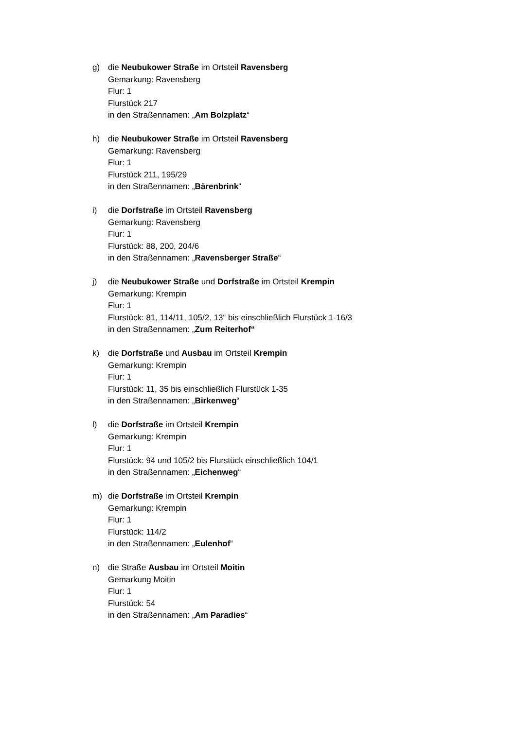g) die Neubukower Straße im Ortsteil Ravensberg
Gemarkung: Ravensberg
Flur: 1
Flurstück 217
in den Straßennamen: „Am Bolzplatz“
h) die Neubukower Straße im Ortsteil Ravensberg
Gemarkung: Ravensberg
Flur: 1
Flurstück 211, 195/29
in den Straßennamen: „Bärenbrink“
i) die Dorfstraße im Ortsteil Ravensberg
Gemarkung: Ravensberg
Flur: 1
Flurstück: 88, 200, 204/6
in den Straßennamen: „Ravensberger Straße“
j) die Neubukower Straße und Dorfstraße im Ortsteil Krempin
Gemarkung: Krempin
Flur: 1
Flurstück: 81, 114/11, 105/2, 13“ bis einschließlich Flurstück 1-16/3
in den Straßennamen: „Zum Reiterhof“
k) die Dorfstraße und Ausbau im Ortsteil Krempin
Gemarkung: Krempin
Flur: 1
Flurstück: 11, 35 bis einschließlich Flurstück 1-35
in den Straßennamen: „Birkenweg“
l) die Dorfstraße im Ortsteil Krempin
Gemarkung: Krempin
Flur: 1
Flurstück: 94 und 105/2 bis Flurstück einschließlich 104/1
in den Straßennamen: „Eichenweg“
m) die Dorfstraße im Ortsteil Krempin
Gemarkung: Krempin
Flur: 1
Flurstück: 114/2
in den Straßennamen: „Eulenhof“
n) die Straße Ausbau im Ortsteil Moitin
Gemarkung Moitin
Flur: 1
Flurstück: 54
in den Straßennamen: „Am Paradies“